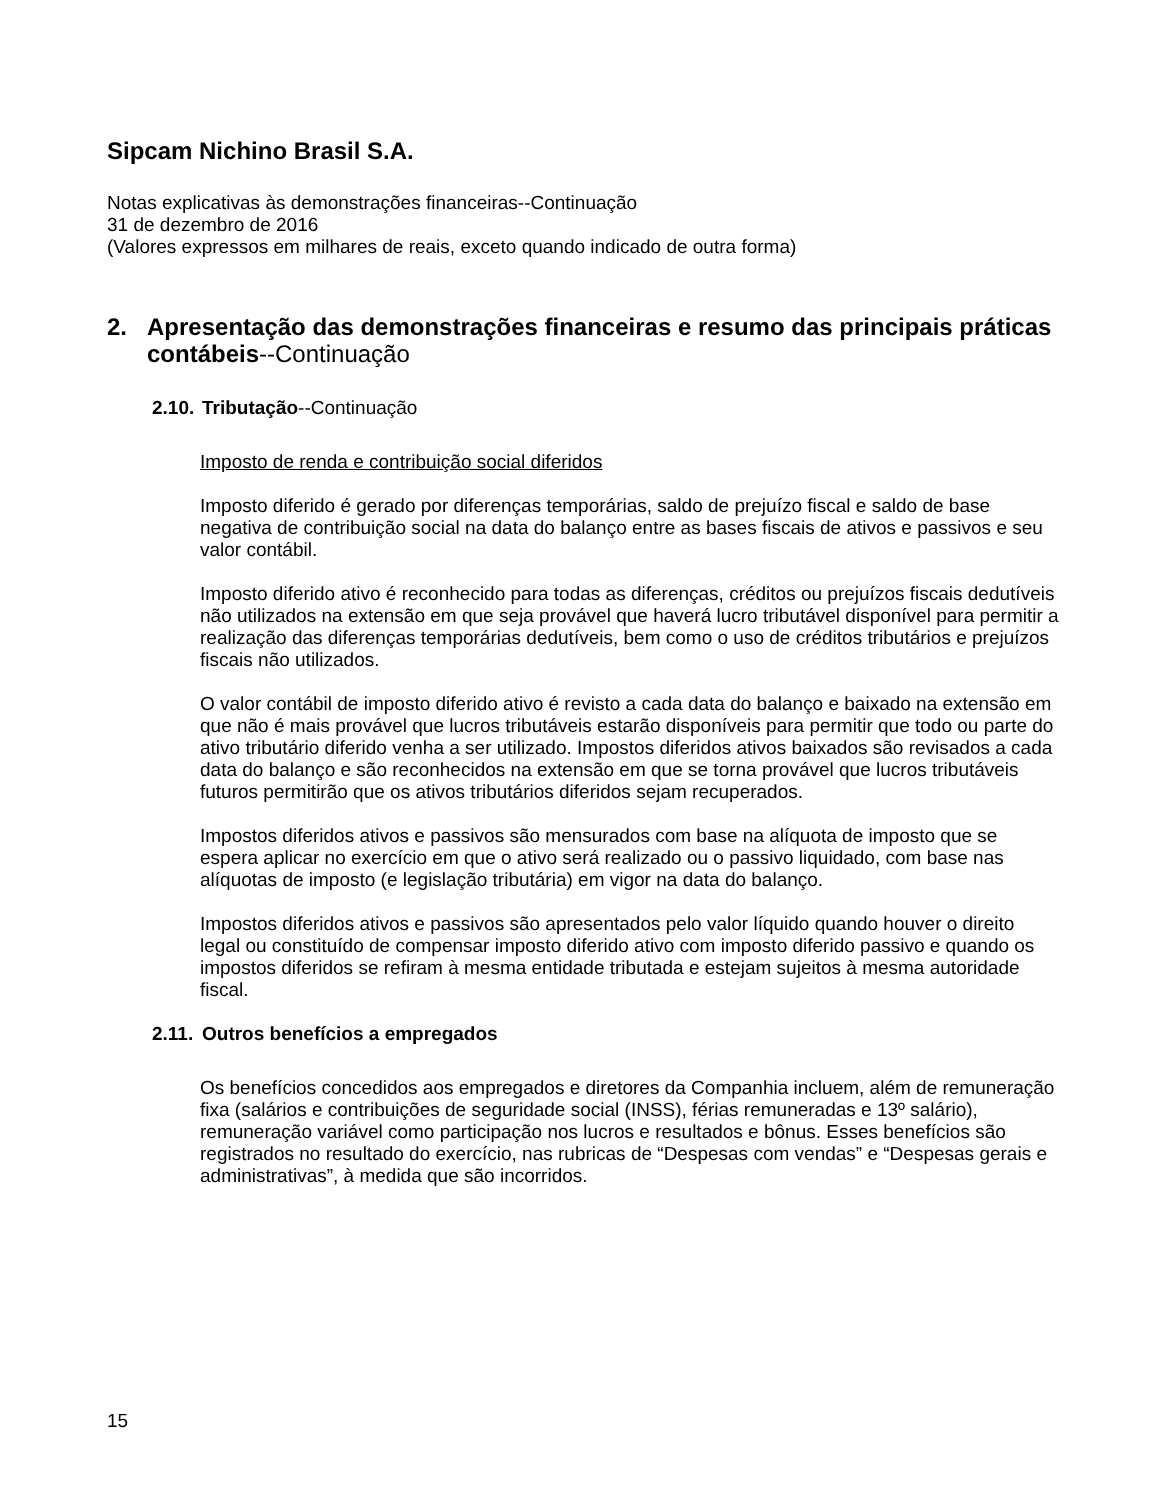Sipcam Nichino Brasil S.A.
Notas explicativas às demonstrações financeiras--Continuação
31 de dezembro de 2016
(Valores expressos em milhares de reais, exceto quando indicado de outra forma)
2. Apresentação das demonstrações financeiras e resumo das principais práticas contábeis--Continuação
2.10. Tributação--Continuação
Imposto de renda e contribuição social diferidos
Imposto diferido é gerado por diferenças temporárias, saldo de prejuízo fiscal e saldo de base negativa de contribuição social na data do balanço entre as bases fiscais de ativos e passivos e seu valor contábil.
Imposto diferido ativo é reconhecido para todas as diferenças, créditos ou prejuízos fiscais dedutíveis não utilizados na extensão em que seja provável que haverá lucro tributável disponível para permitir a realização das diferenças temporárias dedutíveis, bem como o uso de créditos tributários e prejuízos fiscais não utilizados.
O valor contábil de imposto diferido ativo é revisto a cada data do balanço e baixado na extensão em que não é mais provável que lucros tributáveis estarão disponíveis para permitir que todo ou parte do ativo tributário diferido venha a ser utilizado. Impostos diferidos ativos baixados são revisados a cada data do balanço e são reconhecidos na extensão em que se torna provável que lucros tributáveis futuros permitirão que os ativos tributários diferidos sejam recuperados.
Impostos diferidos ativos e passivos são mensurados com base na alíquota de imposto que se espera aplicar no exercício em que o ativo será realizado ou o passivo liquidado, com base nas alíquotas de imposto (e legislação tributária) em vigor na data do balanço.
Impostos diferidos ativos e passivos são apresentados pelo valor líquido quando houver o direito legal ou constituído de compensar imposto diferido ativo com imposto diferido passivo e quando os impostos diferidos se refiram à mesma entidade tributada e estejam sujeitos à mesma autoridade fiscal.
2.11. Outros benefícios a empregados
Os benefícios concedidos aos empregados e diretores da Companhia incluem, além de remuneração fixa (salários e contribuições de seguridade social (INSS), férias remuneradas e 13º salário), remuneração variável como participação nos lucros e resultados e bônus. Esses benefícios são registrados no resultado do exercício, nas rubricas de “Despesas com vendas” e “Despesas gerais e administrativas”, à medida que são incorridos.
15